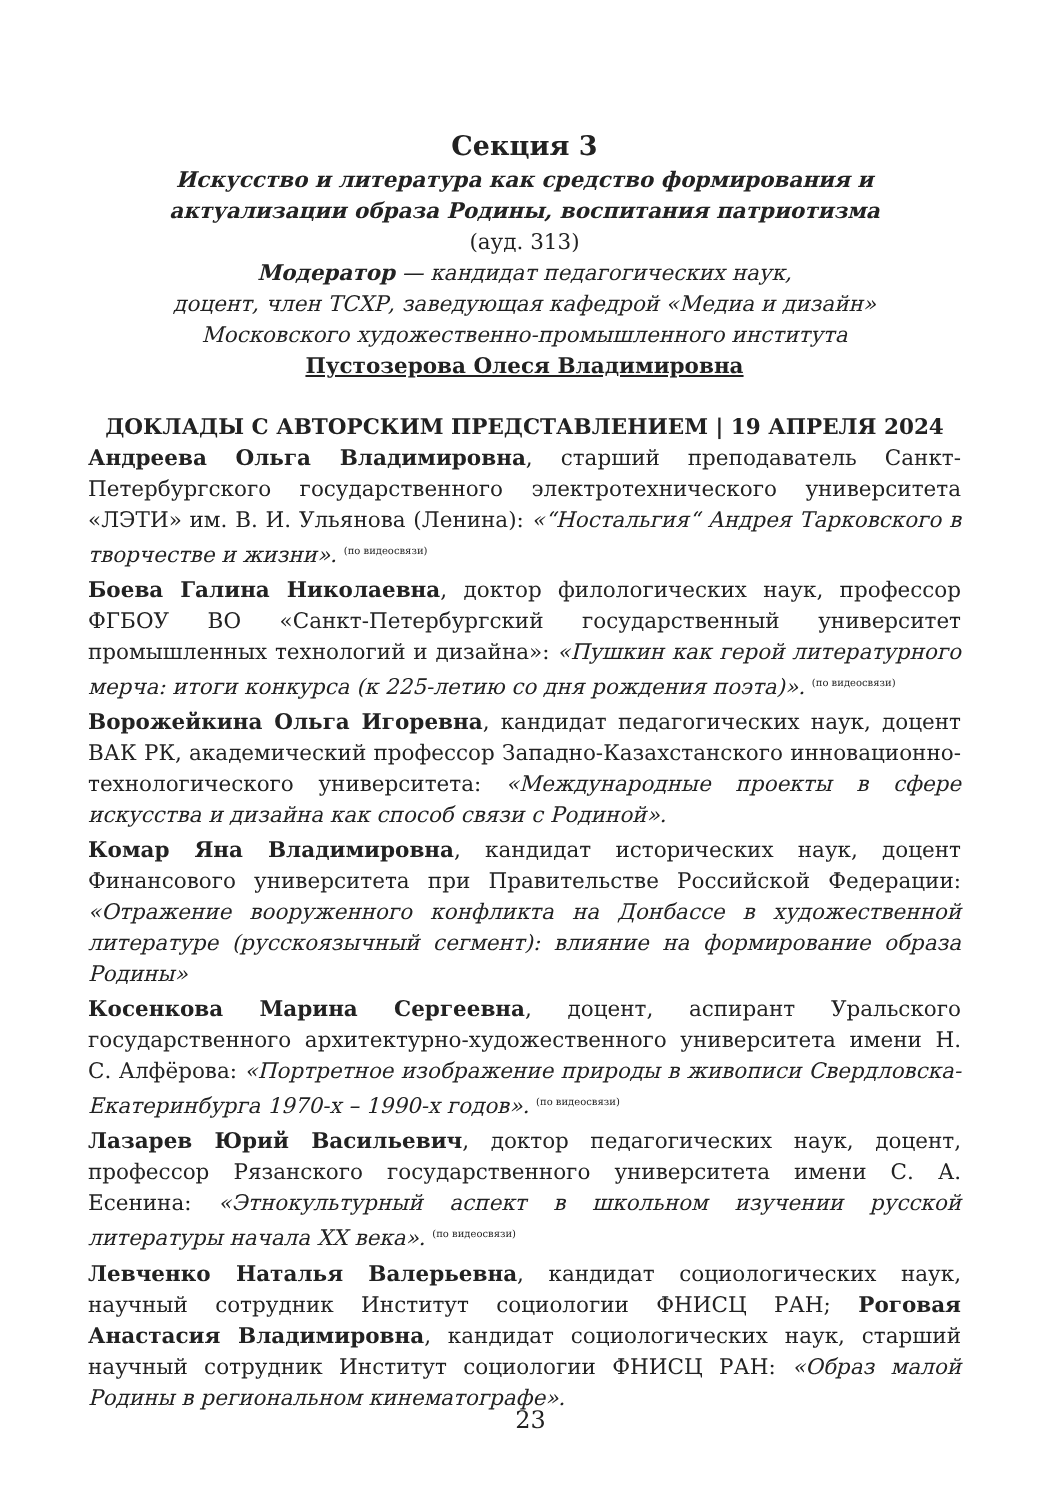Секция 3
Искусство и литература как средство формирования и актуализации образа Родины, воспитания патриотизма
(ауд. 313)
Модератор — кандидат педагогических наук,
доцент, член ТСХР, заведующая кафедрой «Медиа и дизайн»
Московского художественно-промышленного института
Пустозерова Олеся Владимировна
ДОКЛАДЫ С АВТОРСКИМ ПРЕДСТАВЛЕНИЕМ | 19 АПРЕЛЯ 2024
Андреева Ольга Владимировна, старший преподаватель Санкт-Петербургского государственного электротехнического университета «ЛЭТИ» им. В. И. Ульянова (Ленина): «“Ностальгия“ Андрея Тарковского в творчестве и жизни». (по видеосвязи)
Боева Галина Николаевна, доктор филологических наук, профессор ФГБОУ ВО «Санкт-Петербургский государственный университет промышленных технологий и дизайна»: «Пушкин как герой литературного мерча: итоги конкурса (к 225-летию со дня рождения поэта)». (по видеосвязи)
Ворожейкина Ольга Игоревна, кандидат педагогических наук, доцент ВАК РК, академический профессор Западно-Казахстанского инновационно-технологического университета: «Международные проекты в сфере искусства и дизайна как способ связи с Родиной».
Комар Яна Владимировна, кандидат исторических наук, доцент Финансового университета при Правительстве Российской Федерации: «Отражение вооруженного конфликта на Донбассе в художественной литературе (русскоязычный сегмент): влияние на формирование образа Родины»
Косенкова Марина Сергеевна, доцент, аспирант Уральского государственного архитектурно-художественного университета имени Н. С. Алфёрова: «Портретное изображение природы в живописи Свердловска-Екатеринбурга 1970-х – 1990-х годов». (по видеосвязи)
Лазарев Юрий Васильевич, доктор педагогических наук, доцент, профессор Рязанского государственного университета имени С. А. Есенина: «Этнокультурный аспект в школьном изучении русской литературы начала XX века». (по видеосвязи)
Левченко Наталья Валерьевна, кандидат социологических наук, научный сотрудник Институт социологии ФНИСЦ РАН; Роговая Анастасия Владимировна, кандидат социологических наук, старший научный сотрудник Институт социологии ФНИСЦ РАН: «Образ малой Родины в региональном кинематографе».
23